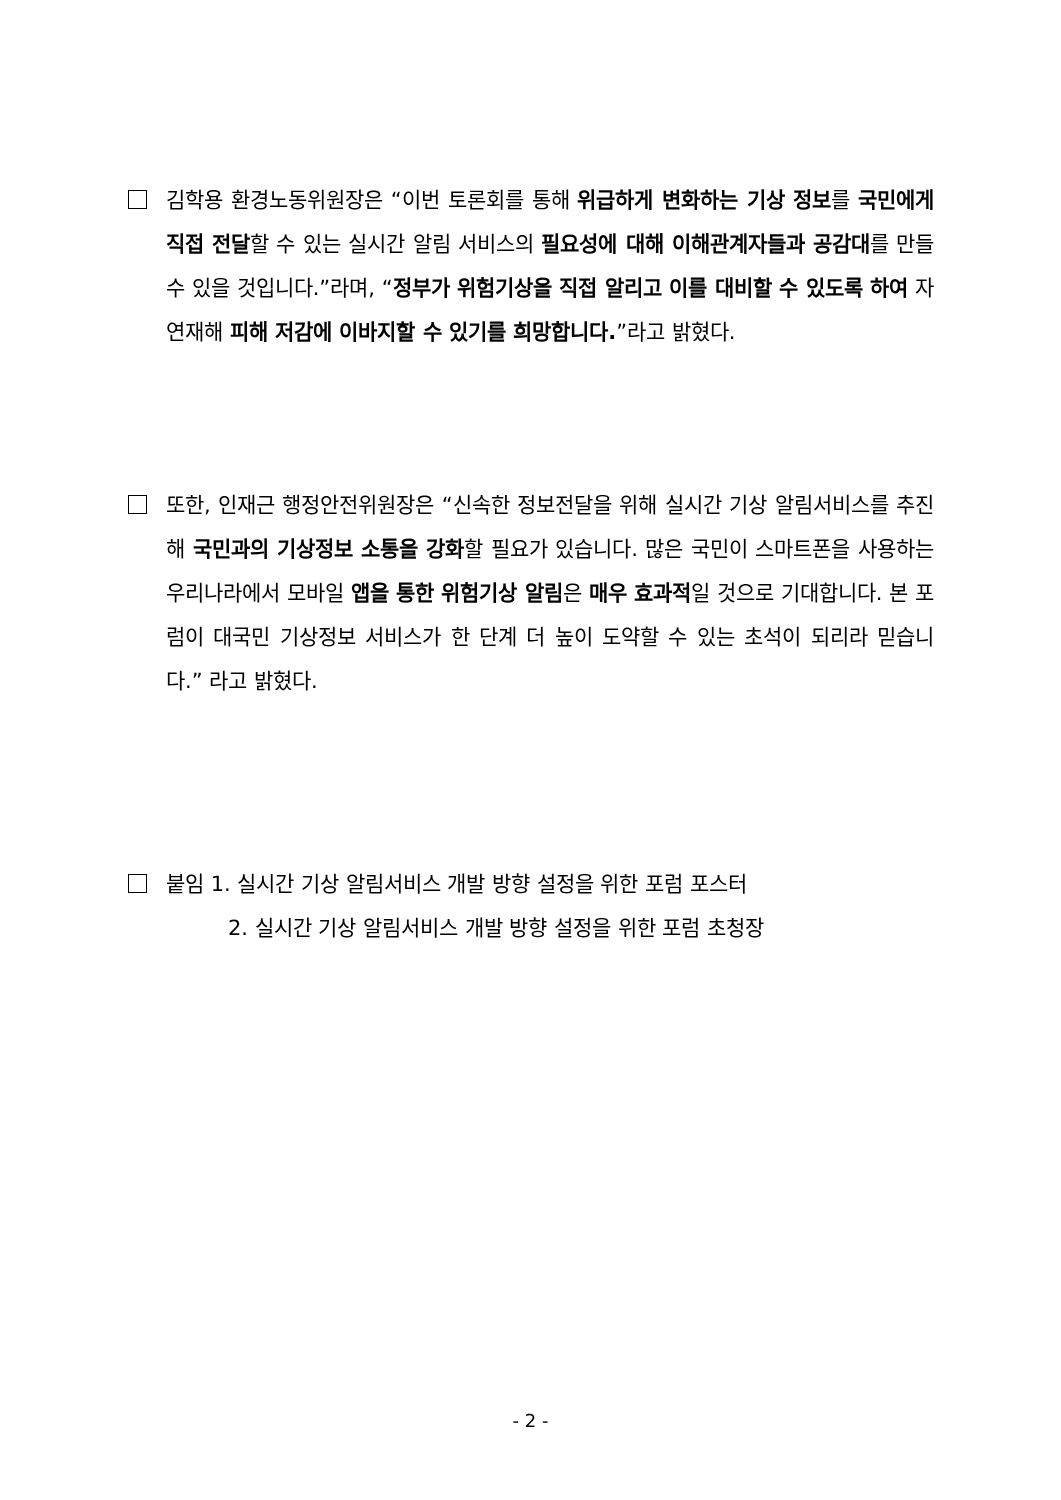김학용 환경노동위원장은 “이번 토론회를 통해 위급하게 변화하는 기상 정보를 국민에게 직접 전달할 수 있는 실시간 알림 서비스의 필요성에 대해 이해관계자들과 공감대를 만들 수 있을 것입니다.”라며, “정부가 위험기상을 직접 알리고 이를 대비할 수 있도록 하여 자연재해 피해 저감에 이바지할 수 있기를 희망합니다.”라고 밝혔다.
또한, 인재근 행정안전위원장은 “신속한 정보전달을 위해 실시간 기상 알림서비스를 추진해 국민과의 기상정보 소통을 강화할 필요가 있습니다. 많은 국민이 스마트폰을 사용하는 우리나라에서 모바일 앱을 통한 위험기상 알림은 매우 효과적일 것으로 기대합니다. 본 포럼이 대국민 기상정보 서비스가 한 단계 더 높이 도약할 수 있는 초석이 되리라 믿습니다.” 라고 밝혔다.
붙임 1. 실시간 기상 알림서비스 개발 방향 설정을 위한 포럼 포스터
2. 실시간 기상 알림서비스 개발 방향 설정을 위한 포럼 초청장
- 2 -